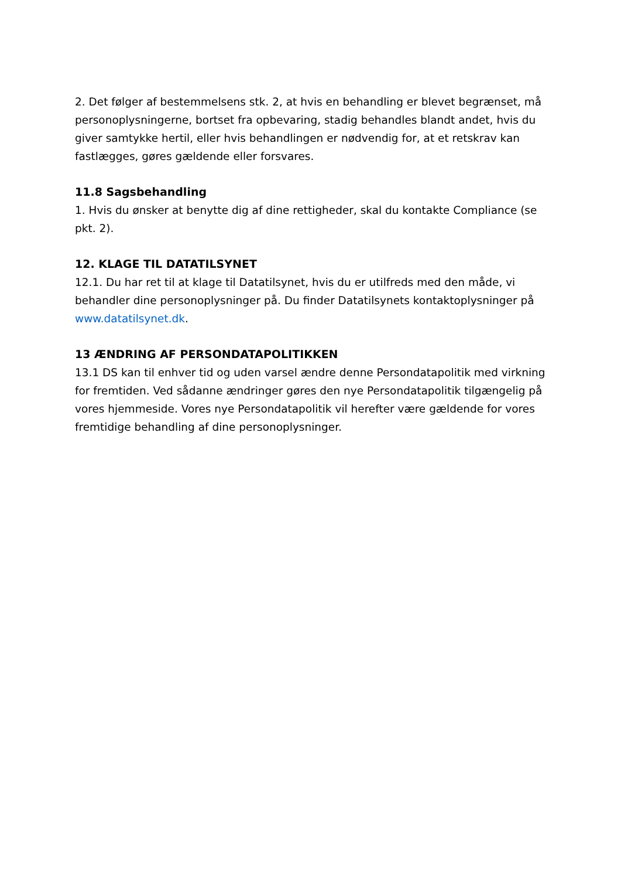2. Det følger af bestemmelsens stk. 2, at hvis en behandling er blevet begrænset, må personoplysningerne, bortset fra opbevaring, stadig behandles blandt andet, hvis du giver samtykke hertil, eller hvis behandlingen er nødvendig for, at et retskrav kan fastlægges, gøres gældende eller forsvares.
11.8 Sagsbehandling
1. Hvis du ønsker at benytte dig af dine rettigheder, skal du kontakte Compliance (se pkt. 2).
12. KLAGE TIL DATATILSYNET
12.1. Du har ret til at klage til Datatilsynet, hvis du er utilfreds med den måde, vi behandler dine personoplysninger på. Du finder Datatilsynets kontaktoplysninger på www.datatilsynet.dk.
13 ÆNDRING AF PERSONDATAPOLITIKKEN
13.1 DS kan til enhver tid og uden varsel ændre denne Persondatapolitik med virkning for fremtiden. Ved sådanne ændringer gøres den nye Persondatapolitik tilgængelig på vores hjemmeside. Vores nye Persondatapolitik vil herefter være gældende for vores fremtidige behandling af dine personoplysninger.